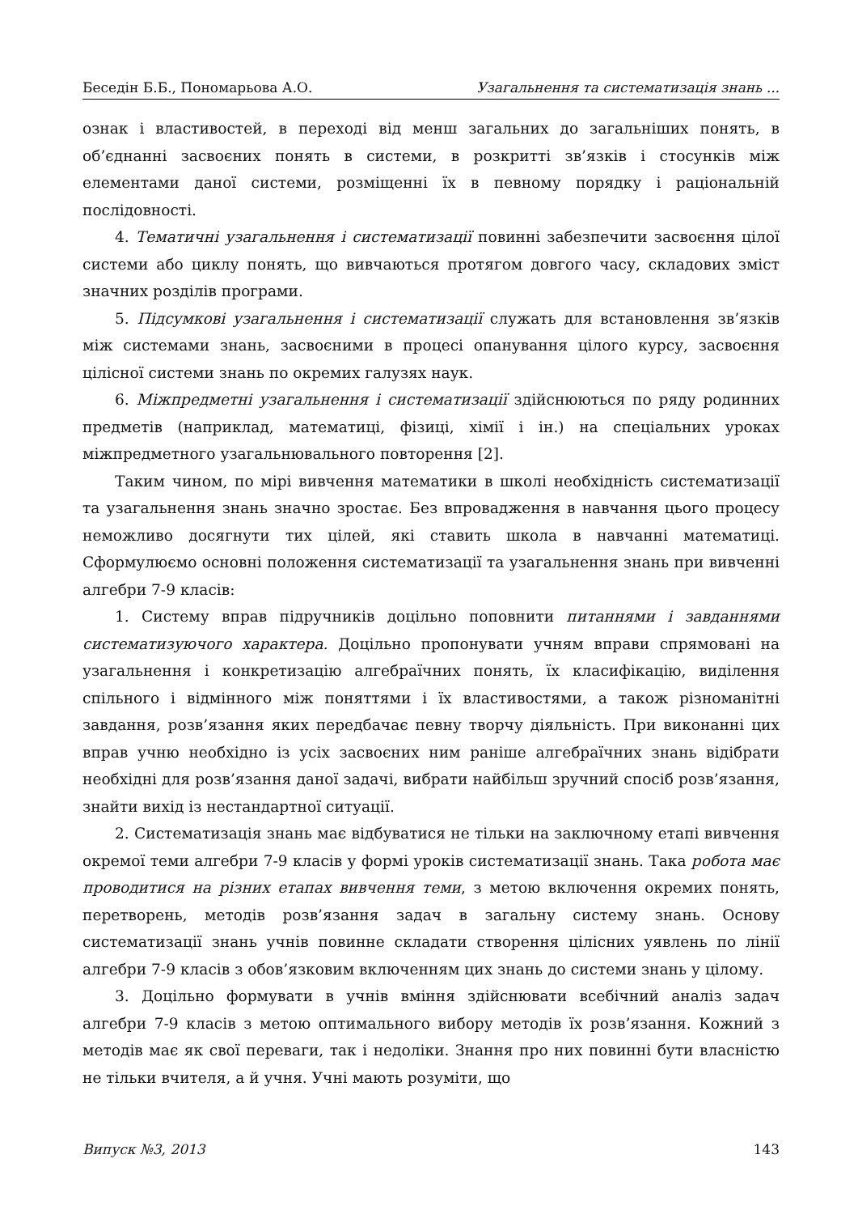Беседін Б.Б., Пономарьова А.О. Узагальнення та систематизація знань ...
ознак і властивостей, в переході від менш загальних до загальніших понять, в об’єднанні засвоєних понять в системи, в розкритті зв’язків і стосунків між елементами даної системи, розміщенні їх в певному порядку і раціональній послідовності.
4. Тематичні узагальнення і систематизації повинні забезпечити засвоєння цілої системи або циклу понять, що вивчаються протягом довгого часу, складових зміст значних розділів програми.
5. Підсумкові узагальнення і систематизації служать для встановлення зв’язків між системами знань, засвоєними в процесі опанування цілого курсу, засвоєння цілісної системи знань по окремих галузях наук.
6. Міжпредметні узагальнення і систематизації здійснюються по ряду родинних предметів (наприклад, математиці, фізиці, хімії і ін.) на спеціальних уроках міжпредметного узагальнювального повторення [2].
Таким чином, по мірі вивчення математики в школі необхідність систематизації та узагальнення знань значно зростає. Без впровадження в навчання цього процесу неможливо досягнути тих цілей, які ставить школа в навчанні математиці. Сформулюємо основні положення систематизації та узагальнення знань при вивченні алгебри 7-9 класів:
1. Систему вправ підручників доцільно поповнити питаннями і завданнями систематизуючого характера. Доцільно пропонувати учням вправи спрямовані на узагальнення і конкретизацію алгебраїчних понять, їх класифікацію, виділення спільного і відмінного між поняттями і їх властивостями, а також різноманітні завдання, розв’язання яких передбачає певну творчу діяльність. При виконанні цих вправ учню необхідно із усіх засвоєних ним раніше алгебраїчних знань відібрати необхідні для розв’язання даної задачі, вибрати найбільш зручний спосіб розв’язання, знайти вихід із нестандартної ситуації.
2. Систематизація знань має відбуватися не тільки на заключному етапі вивчення окремої теми алгебри 7-9 класів у формі уроків систематизації знань. Така робота має проводитися на різних етапах вивчення теми, з метою включення окремих понять, перетворень, методів розв’язання задач в загальну систему знань. Основу систематизації знань учнів повинне складати створення цілісних уявлень по лінії алгебри 7-9 класів з обов’язковим включенням цих знань до системи знань у цілому.
3. Доцільно формувати в учнів вміння здійснювати всебічний аналіз задач алгебри 7-9 класів з метою оптимального вибору методів їх розв’язання. Кожний з методів має як свої переваги, так і недоліки. Знання про них повинні бути власністю не тільки вчителя, а й учня. Учні мають розуміти, що
Випуск №3, 2013 143